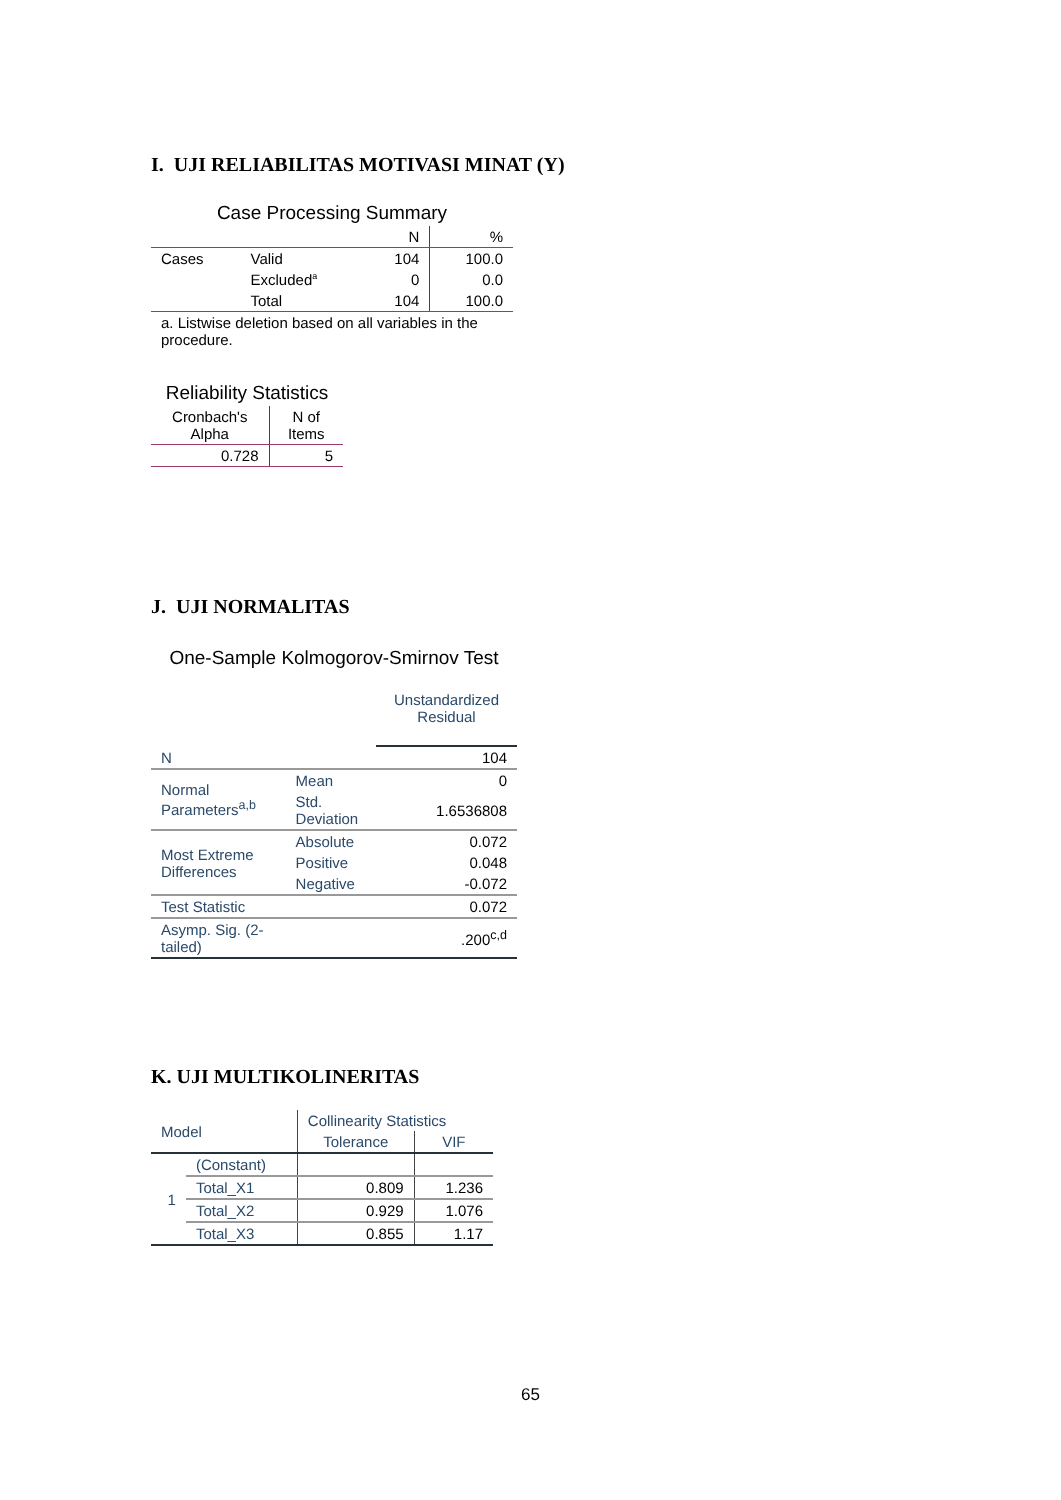I. UJI RELIABILITAS MOTIVASI MINAT (Y)
| Case Processing Summary | | | |
| | | N | % |
| Cases | Valid | 104 | 100.0 |
| | Excluded<sup>a</sup> | 0 | 0.0 |
| | Total | 104 | 100.0 |
| a. Listwise deletion based on all variables in the procedure. | | | |
| Reliability Statistics | |
| Cronbach's Alpha | N of Items |
| 0.728 | 5 |
J. UJI NORMALITAS
| One-Sample Kolmogorov-Smirnov Test | | |
| | | Unstandardized Residual |
| N | | 104 |
| Normal Parameters<sup>a,b</sup> | Mean | 0 |
| | Std. Deviation | 1.6536808 |
| Most Extreme Differences | Absolute | 0.072 |
| | Positive | 0.048 |
| | Negative | -0.072 |
| Test Statistic | | 0.072 |
| Asymp. Sig. (2-tailed) | | .200<sup>c,d</sup> |
K. UJI MULTIKOLINERITAS
| Model | | Collinearity Statistics | |
| | | Tolerance | VIF |
| 1 | (Constant) | | |
| | Total_X1 | 0.809 | 1.236 |
| | Total_X2 | 0.929 | 1.076 |
| | Total_X3 | 0.855 | 1.17 |
65